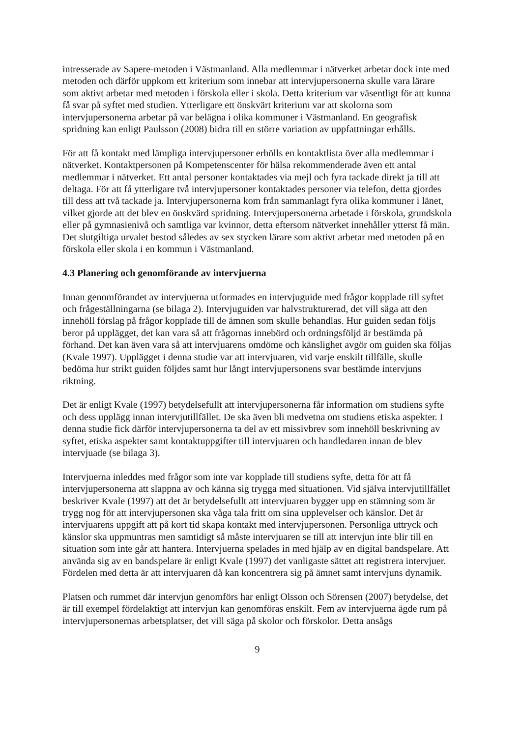intresserade av Sapere-metoden i Västmanland. Alla medlemmar i nätverket arbetar dock inte med metoden och därför uppkom ett kriterium som innebar att intervjupersonerna skulle vara lärare som aktivt arbetar med metoden i förskola eller i skola. Detta kriterium var väsentligt för att kunna få svar på syftet med studien. Ytterligare ett önskvärt kriterium var att skolorna som intervjupersonerna arbetar på var belägna i olika kommuner i Västmanland. En geografisk spridning kan enligt Paulsson (2008) bidra till en större variation av uppfattningar erhålls.
För att få kontakt med lämpliga intervjupersoner erhölls en kontaktlista över alla medlemmar i nätverket. Kontaktpersonen på Kompetenscenter för hälsa rekommenderade även ett antal medlemmar i nätverket. Ett antal personer kontaktades via mejl och fyra tackade direkt ja till att deltaga. För att få ytterligare två intervjupersoner kontaktades personer via telefon, detta gjordes till dess att två tackade ja. Intervjupersonerna kom från sammanlagt fyra olika kommuner i länet, vilket gjorde att det blev en önskvärd spridning. Intervjupersonerna arbetade i förskola, grundskola eller på gymnasienivå och samtliga var kvinnor, detta eftersom nätverket innehåller ytterst få män. Det slutgiltiga urvalet bestod således av sex stycken lärare som aktivt arbetar med metoden på en förskola eller skola i en kommun i Västmanland.
4.3 Planering och genomförande av intervjuerna
Innan genomförandet av intervjuerna utformades en intervjuguide med frågor kopplade till syftet och frågeställningarna (se bilaga 2). Intervjuguiden var halvstrukturerad, det vill säga att den innehöll förslag på frågor kopplade till de ämnen som skulle behandlas. Hur guiden sedan följs beror på upplägget, det kan vara så att frågornas innebörd och ordningsföljd är bestämda på förhand. Det kan även vara så att intervjuarens omdöme och känslighet avgör om guiden ska följas (Kvale 1997). Upplägget i denna studie var att intervjuaren, vid varje enskilt tillfälle, skulle bedöma hur strikt guiden följdes samt hur långt intervjupersonens svar bestämde intervjuns riktning.
Det är enligt Kvale (1997) betydelsefullt att intervjupersonerna får information om studiens syfte och dess upplägg innan intervjutillfället. De ska även bli medvetna om studiens etiska aspekter. I denna studie fick därför intervjupersonerna ta del av ett missivbrev som innehöll beskrivning av syftet, etiska aspekter samt kontaktuppgifter till intervjuaren och handledaren innan de blev intervjuade (se bilaga 3).
Intervjuerna inleddes med frågor som inte var kopplade till studiens syfte, detta för att få intervjupersonerna att slappna av och känna sig trygga med situationen. Vid själva intervjutillfället beskriver Kvale (1997) att det är betydelsefullt att intervjuaren bygger upp en stämning som är trygg nog för att intervjupersonen ska våga tala fritt om sina upplevelser och känslor. Det är intervjuarens uppgift att på kort tid skapa kontakt med intervjupersonen. Personliga uttryck och känslor ska uppmuntras men samtidigt så måste intervjuaren se till att intervjun inte blir till en situation som inte går att hantera. Intervjuerna spelades in med hjälp av en digital bandspelare. Att använda sig av en bandspelare är enligt Kvale (1997) det vanligaste sättet att registrera intervjuer. Fördelen med detta är att intervjuaren då kan koncentrera sig på ämnet samt intervjuns dynamik.
Platsen och rummet där intervjun genomförs har enligt Olsson och Sörensen (2007) betydelse, det är till exempel fördelaktigt att intervjun kan genomföras enskilt. Fem av intervjuerna ägde rum på intervjupersonernas arbetsplatser, det vill säga på skolor och förskolor. Detta ansågs
9